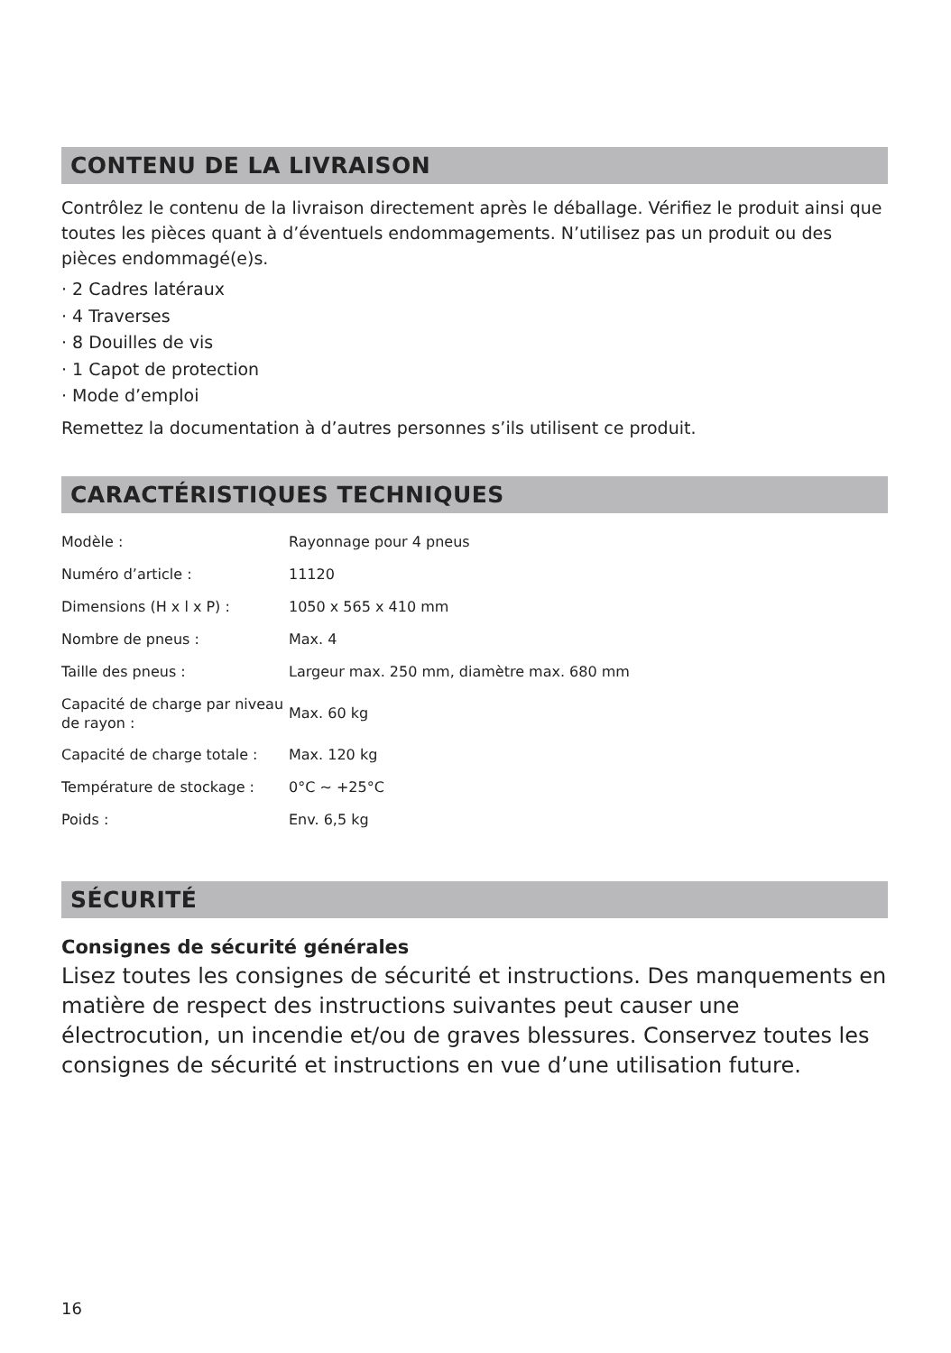CONTENU DE LA LIVRAISON
Contrôlez le contenu de la livraison directement après le déballage. Vérifiez le produit ainsi que toutes les pièces quant à d’éventuels endommagements. N’utilisez pas un produit ou des pièces endommagé(e)s.
· 2 Cadres latéraux
· 4 Traverses
· 8 Douilles de vis
· 1 Capot de protection
· Mode d’emploi
Remettez la documentation à d’autres personnes s’ils utilisent ce produit.
CARACTÉRISTIQUES TECHNIQUES
| Modèle : | Rayonnage pour 4 pneus |
| Numéro d’article : | 11120 |
| Dimensions (H x l x P) : | 1050 x 565 x 410 mm |
| Nombre de pneus : | Max. 4 |
| Taille des pneus : | Largeur max. 250 mm, diamètre max. 680 mm |
| Capacité de charge par niveau de rayon : | Max. 60 kg |
| Capacité de charge totale : | Max. 120 kg |
| Température de stockage : | 0°C ~ +25°C |
| Poids : | Env. 6,5 kg |
SÉCURITÉ
Consignes de sécurité générales
Lisez toutes les consignes de sécurité et instructions. Des manquements en matière de respect des instructions suivantes peut causer une électrocution, un incendie et/ou de graves blessures. Conservez toutes les consignes de sécurité et instructions en vue d’une utilisation future.
16